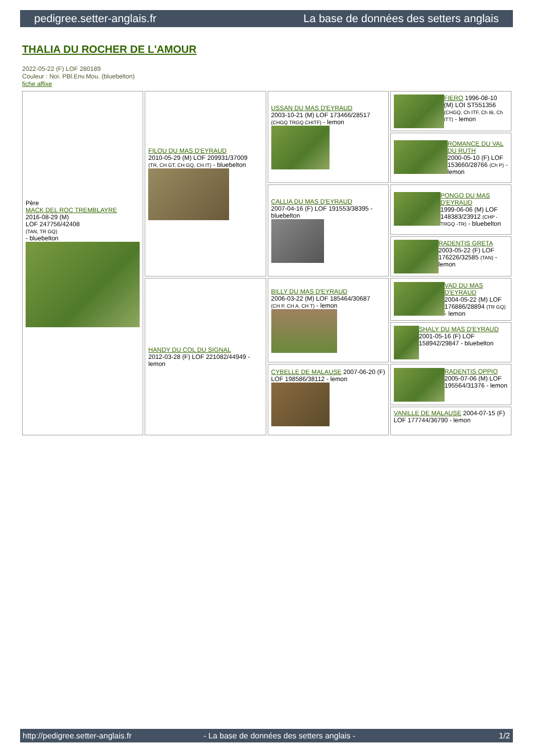pedigree.setter-anglais.fr La base de données des setters anglais
THALIA DU ROCHER DE L'AMOUR
2022-05-22 (F) LOF 280189
Couleur : Noi. PBl.Env.Mou. (bluebelton)
fiche affixe
| Père MACK DEL ROC TREMBLAYRE 2016-08-29 (M) LOF 247756/42408 (TAN, TR GQ) - bluebelton | FILOU DU MAS D'EYRAUD 2010-05-29 (M) LOF 209931/37009 (TR, CH GT, CH GQ, CH IT) - bluebelton | USSAN DU MAS D'EYRAUD 2003-10-21 (M) LOF 173466/28517 (CHGQ TRGQ CHITF) - lemon | FIERO 1996-08-10 (M) LOI ST551356 (CHGQ, Ch ITF, Ch IB, Ch ITT) - lemon |
| | | | ROMANCE DU VAL DU RUTH 2000-05-10 (F) LOF 153660/28766 (Ch P) - lemon |
| | | CALLIA DU MAS D'EYRAUD 2007-04-16 (F) LOF 191553/38395 - bluebelton | PONGO DU MAS D'EYRAUD 1999-06-06 (M) LOF 148383/23912 (CHP -TRGQ -TR) - bluebelton |
| | | | RADENTIS GRETA 2003-05-22 (F) LOF 176226/32585 (TAN) - lemon |
| | HANDY DU COL DU SIGNAL 2012-03-28 (F) LOF 221082/44949 - lemon | BILLY DU MAS D'EYRAUD 2006-03-22 (M) LOF 185464/30687 (CH P, CH A, CH T) - lemon | VAD DU MAS D'EYRAUD 2004-05-22 (M) LOF 176886/28894 (TR GQ) - lemon |
| | | | SHALY DU MAS D'EYRAUD 2001-05-16 (F) LOF 158942/29847 - bluebelton |
| | | CYBELLE DE MALAUSE 2007-06-20 (F) LOF 198586/38112 - lemon | RADENTIS OPPIO 2005-07-06 (M) LOF 195564/31376 - lemon |
| | | | VANILLE DE MALAUSE 2004-07-15 (F) LOF 177744/36790 - lemon |
http://pedigree.setter-anglais.fr - La base de données des setters anglais - 1/2